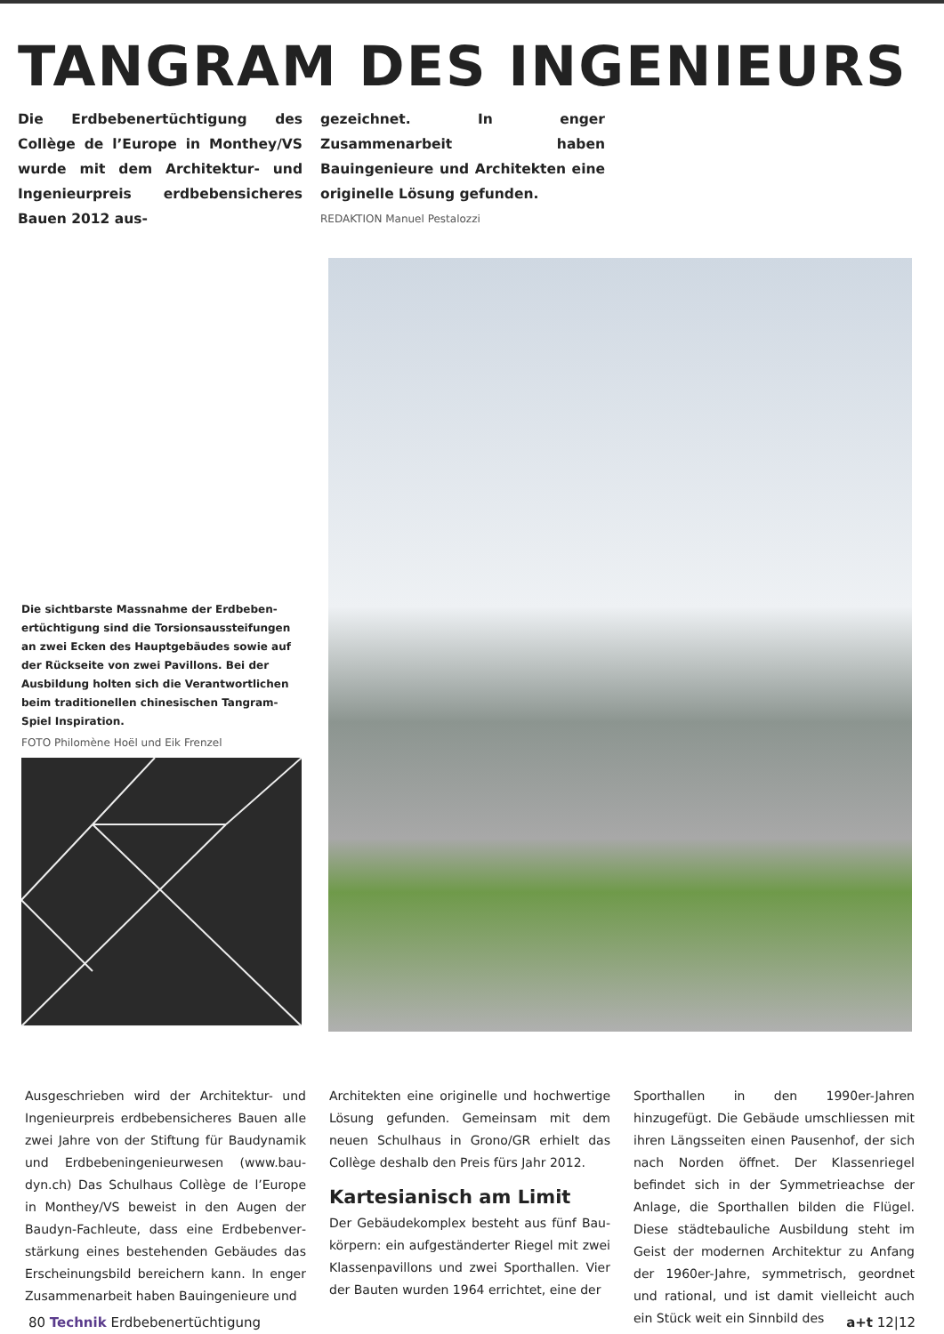TANGRAM DES INGENIEURS
Die Erdbebenertüchtigung des Collège de l’Europe in Monthey/VS wurde mit dem Architektur- und Ingenieurpreis erdbebensicheres Bauen 2012 aus-
gezeichnet. In enger Zusammenarbeit haben Bauingenieure und Architekten eine originelle Lösung gefunden.
REDAKTION Manuel Pestalozzi
Die sichtbarste Massnahme der Erdbeben­ertüchtigung sind die Torsionsaussteifungen an zwei Ecken des Hauptgebäudes sowie auf der Rückseite von zwei Pavillons. Bei der Ausbildung holten sich die Verantwortlichen beim traditionellen chinesischen Tangram-Spiel Inspiration.
FOTO Philomène Hoël und Eik Frenzel
Ausgeschrieben wird der Architektur- und Ingenieurpreis erdbebensicheres Bauen alle zwei Jahre von der Stiftung für Baudynamik und Erdbebeningenieurwesen (www.bau­dyn.ch) Das Schulhaus Collège de l’Europe in Monthey/VS beweist in den Augen der Baudyn-Fachleute, dass eine Erdbebenver­stärkung eines bestehenden Gebäudes das Erscheinungsbild bereichern kann. In enger Zusammenarbeit haben Bauingenieure und
Architekten eine originelle und hochwertige Lösung gefunden. Gemeinsam mit dem neuen Schulhaus in Grono/GR erhielt das Collège deshalb den Preis fürs Jahr 2012.
Kartesianisch am Limit
Der Gebäudekomplex besteht aus fünf Bau­körpern: ein aufgeständerter Riegel mit zwei Klassenpavillons und zwei Sporthallen. Vier der Bauten wurden 1964 errichtet, eine der
Sporthallen in den 1990er-Jahren hinzugefügt. Die Gebäude umschliessen mit ihren Längs­seiten einen Pausenhof, der sich nach Norden öffnet. Der Klassenriegel befindet sich in der Symmetrieachse der Anlage, die Sporthallen bilden die Flügel. Diese städtebauliche Aus­bildung steht im Geist der modernen Archi­tektur zu Anfang der 1960er-Jahre, symme­trisch, geordnet und rational, und ist damit vielleicht auch ein Stück weit ein Sinnbild des
80 Technik Erdbebenertüchtigung a+t 12|12